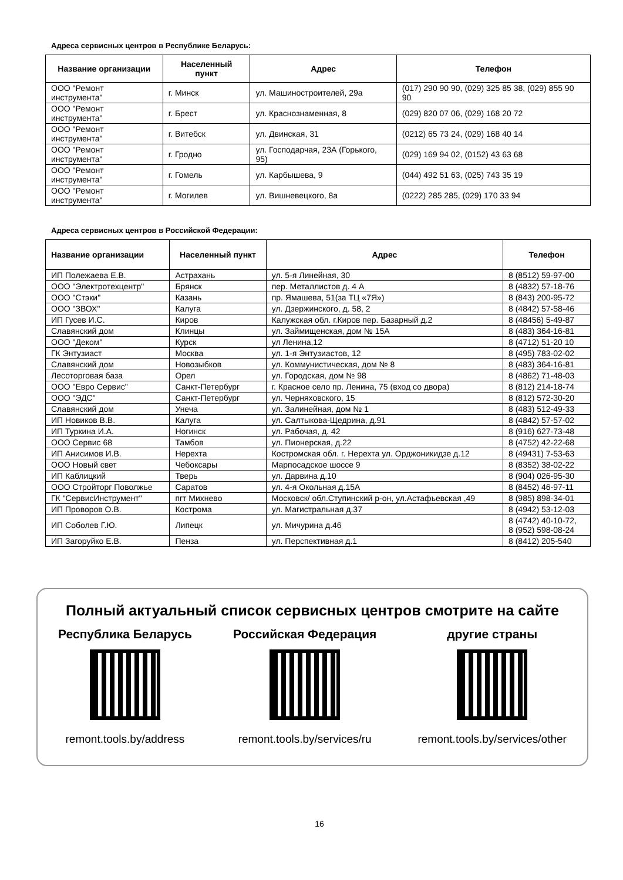Адреса сервисных центров в Республике Беларусь:
| Название организации | Населенный пункт | Адрес | Телефон |
| --- | --- | --- | --- |
| ООО "Ремонт инструмента" | г. Минск | ул. Машиностроителей, 29а | (017) 290 90 90, (029) 325 85 38, (029) 855 90 90 |
| ООО "Ремонт инструмента" | г. Брест | ул. Краснознаменная, 8 | (029) 820 07 06, (029) 168 20 72 |
| ООО "Ремонт инструмента" | г. Витебск | ул. Двинская, 31 | (0212) 65 73 24, (029) 168 40 14 |
| ООО "Ремонт инструмента" | г. Гродно | ул. Господарчая, 23А (Горького, 95) | (029) 169 94 02, (0152) 43 63 68 |
| ООО "Ремонт инструмента" | г. Гомель | ул. Карбышева, 9 | (044) 492 51 63, (025) 743 35 19 |
| ООО "Ремонт инструмента" | г. Могилев | ул. Вишневецкого, 8а | (0222) 285 285, (029) 170 33 94 |
Адреса сервисных центров в Российской Федерации:
| Название организации | Населенный пункт | Адрес | Телефон |
| --- | --- | --- | --- |
| ИП Полежаева Е.В. | Астрахань | ул. 5-я Линейная, 30 | 8 (8512) 59-97-00 |
| ООО "Электротехцентр" | Брянск | пер. Металлистов д. 4 А | 8 (4832) 57-18-76 |
| ООО "Стэки" | Казань | пр. Ямашева, 51(за ТЦ «7Я») | 8 (843) 200-95-72 |
| ООО "ЗВОХ" | Калуга | ул. Дзержинского, д. 58, 2 | 8 (4842) 57-58-46 |
| ИП Гусев И.С. | Киров | Калужская обл. г.Киров пер. Базарный д.2 | 8 (48456) 5-49-87 |
| Славянский дом | Клинцы | ул. Займищенская, дом № 15А | 8 (483) 364-16-81 |
| ООО "Деком" | Курск | ул Ленина,12 | 8 (4712) 51-20 10 |
| ГК Энтузиаст | Москва | ул. 1-я Энтузиастов, 12 | 8 (495) 783-02-02 |
| Славянский дом | Новозыбков | ул. Коммунистическая, дом № 8 | 8 (483) 364-16-81 |
| Лесоторговая база | Орел | ул. Городская, дом № 98 | 8 (4862) 71-48-03 |
| ООО "Евро Сервис" | Санкт-Петербург | г. Красное село пр. Ленина, 75 (вход со двора) | 8 (812) 214-18-74 |
| ООО "ЭДС" | Санкт-Петербург | ул. Черняховского, 15 | 8 (812) 572-30-20 |
| Славянский дом | Унеча | ул. Залинейная, дом № 1 | 8 (483) 512-49-33 |
| ИП Новиков В.В. | Калуга | ул. Салтыкова-Щедрина, д.91 | 8 (4842) 57-57-02 |
| ИП Туркина И.А. | Ногинск | ул. Рабочая, д. 42 | 8 (916) 627-73-48 |
| ООО Сервис 68 | Тамбов | ул. Пионерская, д.22 | 8 (4752) 42-22-68 |
| ИП Анисимов И.В. | Нерехта | Костромская обл. г. Нерехта ул. Орджоникидзе д.12 | 8 (49431) 7-53-63 |
| ООО Новый свет | Чебоксары | Марпосадское шоссе 9 | 8 (8352) 38-02-22 |
| ИП Каблицкий | Тверь | ул. Дарвина д.10 | 8 (904) 026-95-30 |
| ООО Стройторг Поволжье | Саратов | ул. 4-я Окольная д.15А | 8 (8452) 46-97-11 |
| ГК "СервисИнструмент" | пгт Михнево | Московск/ обл.Ступинский р-он, ул.Астафьевская ,49 | 8 (985) 898-34-01 |
| ИП Проворов О.В. | Кострома | ул. Магистральная д.37 | 8 (4942) 53-12-03 |
| ИП Соболев Г.Ю. | Липецк | ул. Мичурина д.46 | 8 (4742) 40-10-72, 8 (952) 598-08-24 |
| ИП Загоруйко Е.В. | Пенза | ул. Перспективная д.1 | 8 (8412) 205-540 |
Полный актуальный список сервисных центров смотрите на сайте
Республика Беларусь
remont.tools.by/address
Российская Федерация
remont.tools.by/services/ru
другие страны
remont.tools.by/services/other
16